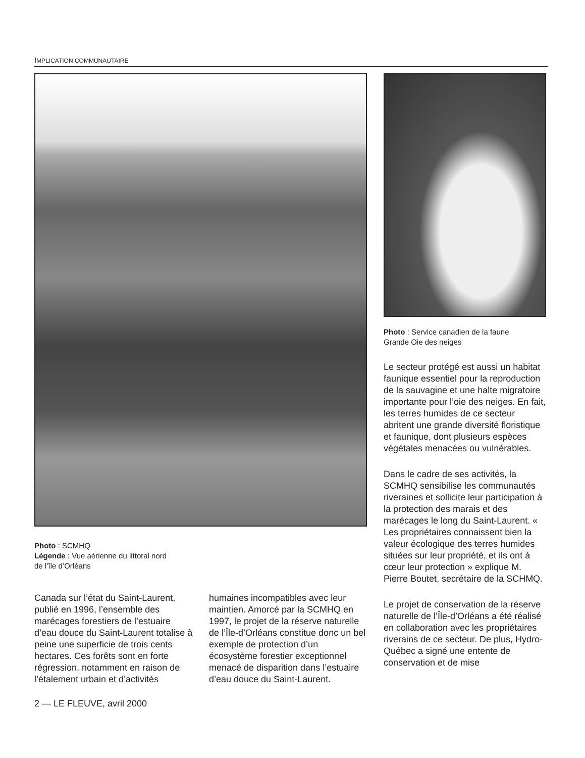IMPLICATION COMMUNAUTAIRE
Photo : SCMHQ
Légende : Vue aérienne du littoral nord
de l’île d’Orléans
Canada sur l’état du Saint-Laurent, publié en 1996, l’ensemble des marécages forestiers de l’estuaire d’eau douce du Saint-Laurent totalise à peine une superficie de trois cents hectares. Ces forêts sont en forte régression, notamment en raison de l’étalement urbain et d’activités
humaines incompatibles avec leur maintien. Amorcé par la SCMHQ en 1997, le projet de la réserve naturelle de l’Île-d’Orléans constitue donc un bel exemple de protection d’un écosystème forestier exceptionnel menacé de disparition dans l’estuaire d’eau douce du Saint-Laurent.
2 — LE FLEUVE, avril 2000
Photo : Service canadien de la faune
Grande Oie des neiges
Le secteur protégé est aussi un habitat faunique essentiel pour la reproduction de la sauvagine et une halte migratoire importante pour l’oie des neiges. En fait, les terres humides de ce secteur abritent une grande diversité floristique et faunique, dont plusieurs espèces végétales menacées ou vulnérables.
Dans le cadre de ses activités, la SCMHQ sensibilise les communautés riveraines et sollicite leur participation à la protection des marais et des marécages le long du Saint-Laurent. « Les propriétaires connaissent bien la valeur écologique des terres humides situées sur leur propriété, et ils ont à cœur leur protection » explique M. Pierre Boutet, secrétaire de la SCHMQ.
Le projet de conservation de la réserve naturelle de l’Île-d’Orléans a été réalisé en collaboration avec les propriétaires riverains de ce secteur. De plus, Hydro-Québec a signé une entente de conservation et de mise